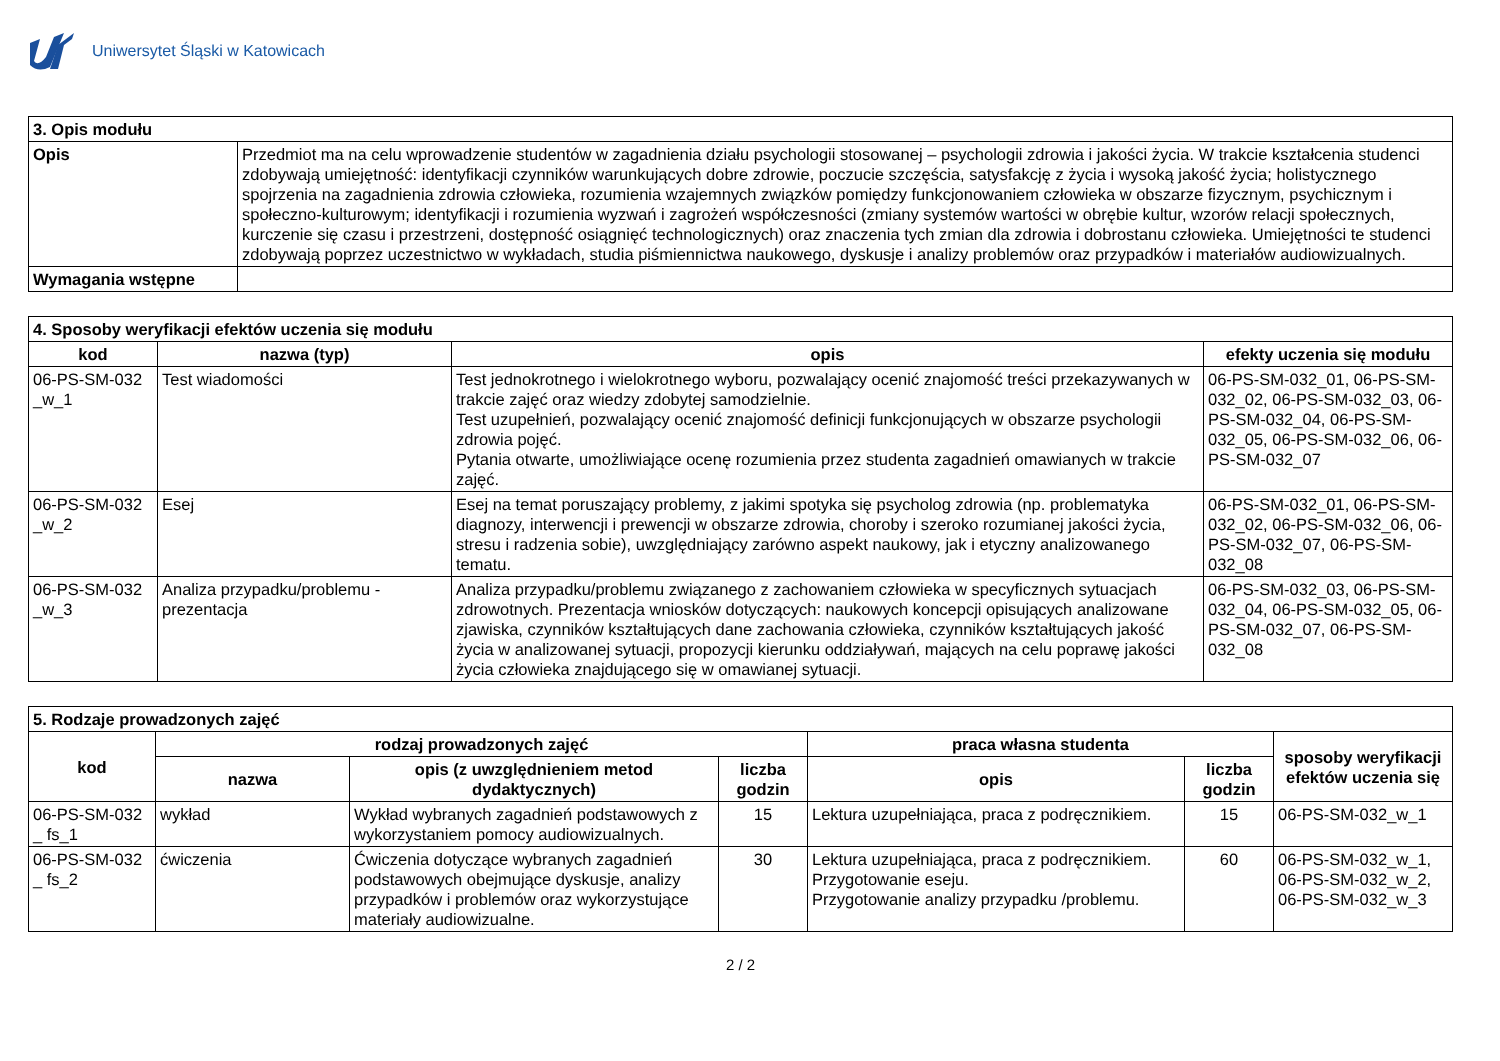Uniwersytet Śląski w Katowicach
| 3. Opis modułu | |
| Opis | Przedmiot ma na celu wprowadzenie studentów w zagadnienia działu psychologii stosowanej – psychologii zdrowia i jakości życia. W trakcie kształcenia studenci zdobywają umiejętność: identyfikacji czynników warunkujących dobre zdrowie, poczucie szczęścia, satysfakcję z życia i wysoką jakość życia; holistycznego spojrzenia na zagadnienia zdrowia człowieka, rozumienia wzajemnych związków pomiędzy funkcjonowaniem człowieka w obszarze fizycznym, psychicznym i społeczno-kulturowym; identyfikacji i rozumienia wyzwań i zagrożeń współczesności (zmiany systemów wartości w obrębie kultur, wzorów relacji społecznych, kurczenie się czasu i przestrzeni, dostępność osiągnięć technologicznych) oraz znaczenia tych zmian dla zdrowia i dobrostanu człowieka. Umiejętności te studenci zdobywają poprzez uczestnictwo w wykładach, studia piśmiennictwa naukowego, dyskusje i analizy problemów oraz przypadków i materiałów audiowizualnych. |
| Wymagania wstępne | |
| 4. Sposoby weryfikacji efektów uczenia się modułu | | | |
| kod | nazwa (typ) | opis | efekty uczenia się modułu |
| 06-PS-SM-032 _w_1 | Test wiadomości | Test jednokrotnego i wielokrotnego wyboru, pozwalający ocenić znajomość treści przekazywanych w trakcie zajęć oraz wiedzy zdobytej samodzielnie. Test uzupełnień, pozwalający ocenić znajomość definicji funkcjonujących w obszarze psychologii zdrowia pojęć. Pytania otwarte, umożliwiające ocenę rozumienia przez studenta zagadnień omawianych w trakcie zajęć. | 06-PS-SM-032_01, 06-PS-SM-032_02, 06-PS-SM-032_03, 06-PS-SM-032_04, 06-PS-SM-032_05, 06-PS-SM-032_06, 06-PS-SM-032_07 |
| 06-PS-SM-032 _w_2 | Esej | Esej na temat poruszający problemy, z jakimi spotyka się psycholog zdrowia (np. problematyka diagnozy, interwencji i prewencji w obszarze zdrowia, choroby i szeroko rozumianej jakości życia, stresu i radzenia sobie), uwzględniający zarówno aspekt naukowy, jak i etyczny analizowanego tematu. | 06-PS-SM-032_01, 06-PS-SM-032_02, 06-PS-SM-032_06, 06-PS-SM-032_07, 06-PS-SM-032_08 |
| 06-PS-SM-032 _w_3 | Analiza przypadku/problemu - prezentacja | Analiza przypadku/problemu związanego z zachowaniem człowieka w specyficznych sytuacjach zdrowotnych. Prezentacja wniosków dotyczących: naukowych koncepcji opisujących analizowane zjawiska, czynników kształtujących dane zachowania człowieka, czynników kształtujących jakość życia w analizowanej sytuacji, propozycji kierunku oddziaływań, mających na celu poprawę jakości życia człowieka znajdującego się w omawianej sytuacji. | 06-PS-SM-032_03, 06-PS-SM-032_04, 06-PS-SM-032_05, 06-PS-SM-032_07, 06-PS-SM-032_08 |
| 5. Rodzaje prowadzonych zajęć | | | | | | |
| kod | rodzaj prowadzonych zajęć | | | praca własna studenta | | sposoby weryfikacji efektów uczenia się |
| | nazwa | opis (z uwzględnieniem metod dydaktycznych) | liczba godzin | opis | liczba godzin | |
| 06-PS-SM-032 _ fs_1 | wykład | Wykład wybranych zagadnień podstawowych z wykorzystaniem pomocy audiowizualnych. | 15 | Lektura uzupełniająca, praca z podręcznikiem. | 15 | 06-PS-SM-032_w_1 |
| 06-PS-SM-032 _ fs_2 | ćwiczenia | Ćwiczenia dotyczące wybranych zagadnień podstawowych obejmujące dyskusje, analizy przypadków i problemów oraz wykorzystujące materiały audiowizualne. | 30 | Lektura uzupełniająca, praca z podręcznikiem. Przygotowanie eseju. Przygotowanie analizy przypadku /problemu. | 60 | 06-PS-SM-032_w_1, 06-PS-SM-032_w_2, 06-PS-SM-032_w_3 |
2 / 2